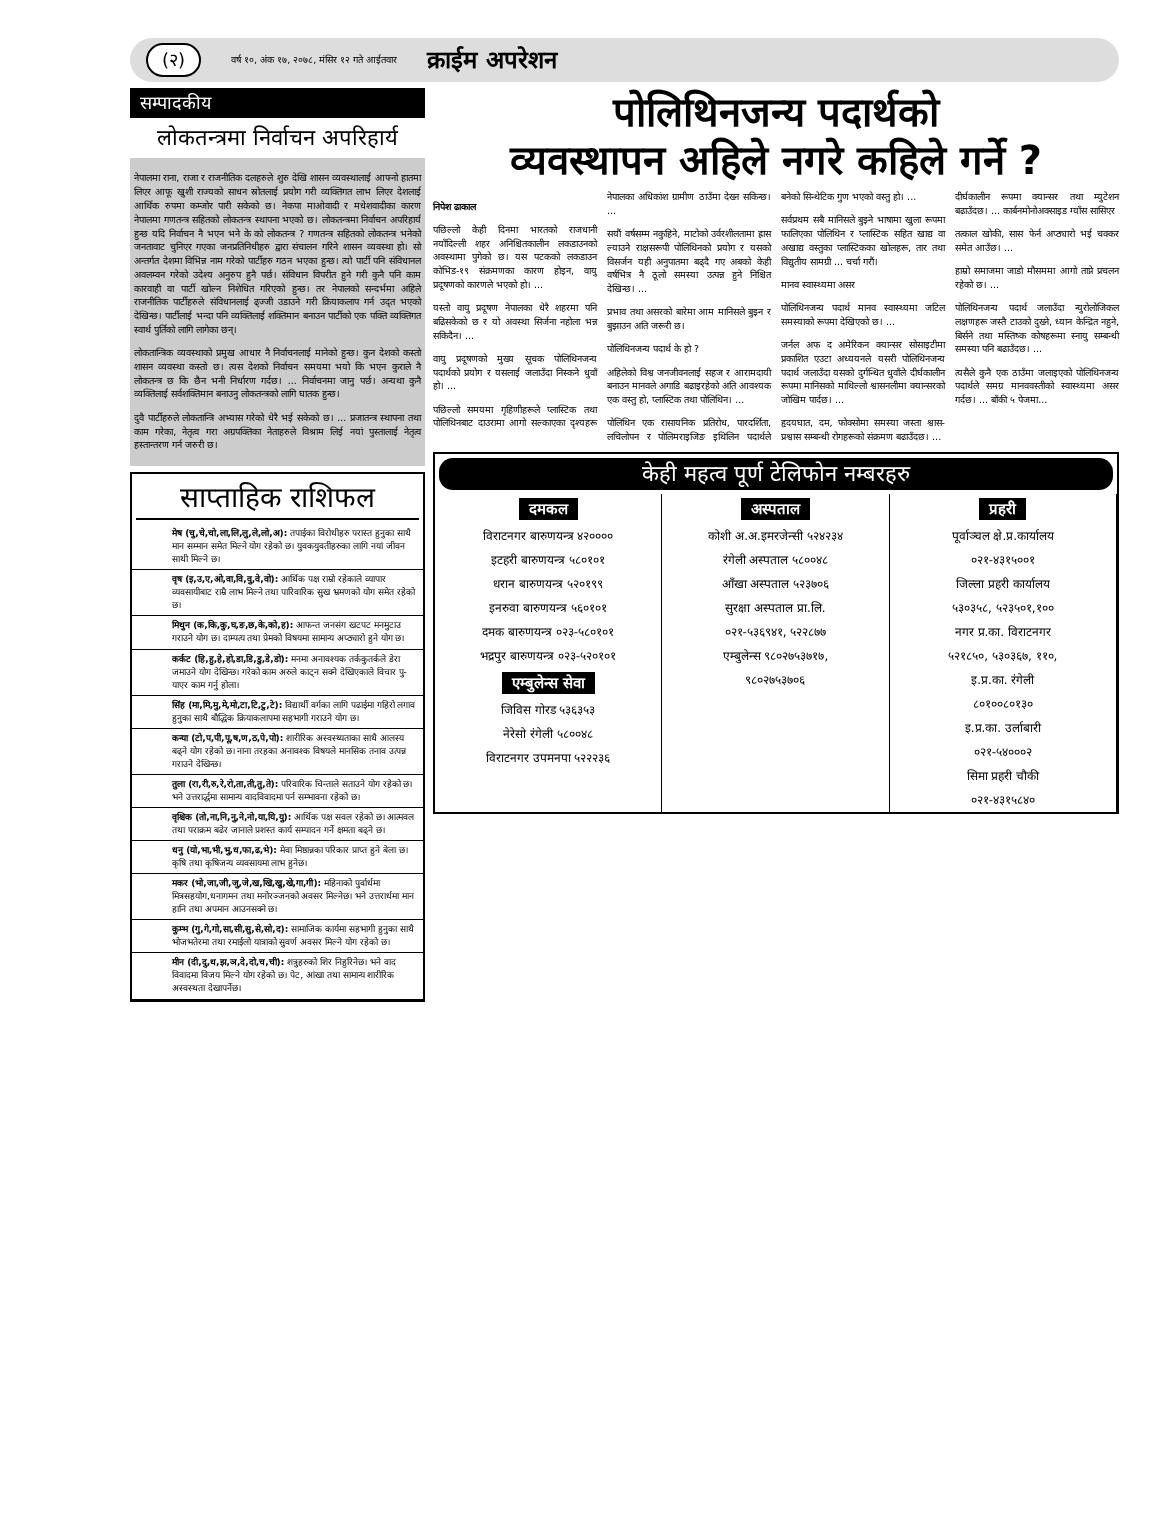(२) वर्ष १०, अंक १७, २०७८, मंसिर १२ गते आईतवार क्राईम अपरेशन
सम्पादकीय
लोकतन्त्रमा निर्वाचन अपरिहार्य
नेपालमा राना, राजा र राजनीतिक दलहरुले शुरु देखि शासन व्यवस्थालाई आफ्नो हातमा लिएर आफू खुशी राज्यको साधन स्रोतलाई प्रयोग गरी व्यक्तिगत लाभ लिएर देशलाई आर्थिक रुपमा कम्जोर पारी सकेको छ। नेकपा माओवादी र मधेशवादीका कारण नेपालमा गणतन्त्र सहितको लोकतन्त्र स्थापना भएको छ। लोकतन्त्रमा निर्वाचन अपरिहार्य हुन्छ यदि निर्वाचन नै भएन भने के को लोकतन्त्र ? गणतन्त्र सहितको लोकतन्त्र भनेको जनतावाट चुनिएर गएका जनप्रतिनिधीहरु द्वारा संचालन गरिने शासन व्यवस्था हो। सो अन्तर्गत देशमा विभिन्न नाम गरेको पार्टीहरु गठन भएका हुन्छ। त्यो पार्टी पनि संविधानल अवलम्वन गरेको उदेश्य अनुरुप हुनै पर्छ। संविधान विपरीत हुने गरी कुनै पनि काम कारवाही वा पार्टी खोल्न निशेधित गरिएको हुन्छ। तर नेपालको सन्दर्भमा अहिले राजनीतिक पार्टीहरुले संविधानलाई ढ्ज्जी उडाउने गरी क्रियाकलाप गर्न उद्त भएको देखिन्छ। पार्टीलाई भन्दा पनि व्यक्तिलाई शक्तिमान बनाउन पार्टीको एक पक्ति व्यक्तिगत स्वार्थ पुर्तिको लागि लागेका छन्।
लोकतान्त्रिक व्यवस्थाको प्रमुख आधार नै निर्वाचनलाई मानेको हुन्छ। कुन देशको कस्तो शासन व्यवस्था कस्तो छ। त्यस देशको निर्वाचन समयमा भयो कि भएन कुराले नै लोकतन्त्र छ कि छैन भनी निर्धारण गर्दछ। ... निर्वाचनमा जानु पर्छ। अन्यथा कुनै व्यक्तिलाई सर्वशक्तिमान बनाउनु लोकतन्त्रको लागि घातक हुन्छ।
दुवै पार्टीहरुले लोकतान्त्रि अभ्यास गरेको धेरै भई सकेको छ। ... प्रजातन्त्र स्थापना तथा काम गरेका, नेतृत्व गरा अग्रपक्तिका नेताहरुले विश्राम लिई नयां पुस्तालाई नेतृत्व हस्तान्तरण गर्न जरुरी छ।
साप्ताहिक राशिफल
मेष (चु,चे,चो,ला,लि,लु,ले,लो,अ): तपाईका विरोधीहरु परास्त हुनुका साथै मान सम्मान समेत मिल्ने योग रहेको छ। युवकयुवतीहरुका लागि नयां जीवन साथी मिल्ने छ।
वृष (इ,उ,ए,ओ,वा,वि,वु,वे,वो): आर्थिक पक्ष राम्रो रहेकाले व्यापार व्यवसायीबाट राम्रै लाभ मिल्ने तथा पारिवारिक सुख भ्रमणको योग समेत रहेको छ।
मिथुन (क,कि,कु,घ,ङ,छ,के,को,ह): आफन्त जनसंग खटपट मनमुटाउ गराउने योग छ। दाम्पत्य तथा प्रेमको विषयमा सामान्य अप्ठ्यारो हुने योग छ।
कर्कट (हि,हु,हे,हो,डा,डि,डु,डे,डो): मनमा अनावश्यक तर्ककुतर्कले डेरा जमाउने योग देखिन्छ। गरेको काम अरुले काट्न सक्ने देखिएकाले विचार पु-याएर काम गर्नु होला।
सिंह (मा,मि,मु,मे,मो,टा,टि,टु,टे): विद्यार्थी वर्गका लागि पढाईमा गहिरो लगाव हुनुका साथै बौद्धिक क्रियाकलापमा सहभागी गराउने योग छ।
कन्या (टो,प,पी,पू,ष,ण,ठ,पे,पो): शारीरिक अस्वस्थ्यताका साथै आलस्य बढ्ने योग रहेको छ। नाना तरहका अनावश्क विषयले मानसिक तनाव उत्पन्न गराउने देखिन्छ।
तुला (रा,री,रु,रे,रो,ता,ती,तु,ते): परिवारिक चिन्ताले सताउने योग रहेको छ। भने उत्तरार्द्धमा सामान्य वादविवादमा पर्न सम्भावना रहेको छ।
वृश्चिक (तो,ना,नि,नु,ने,नो,या,यि,यु): आर्थिक पक्ष सवल रहेको छ। आत्मवल तथा पराक्रम बढेर जानाले प्रशस्त कार्य सम्पादन गर्ने क्षमता बढ्ने छ।
धनु (यो,भा,भी,भु,ध,फा,ढ,भे): मेवा मिष्ठान्नका परिकार प्राप्त हुने बेला छ। कृषि तथा कृषिजन्य व्यवसायमा लाभ हुनेछ।
मकर (भो,जा,जी,जु,जे,ख,खि,खु,खे,गा,गी): महिनाको पुर्वार्धमा मित्रसहयोग,धनागमन तथा मनोरञ्जनको अवसर मिल्नेछ। भने उत्तरार्धमा मान हानि तथा अपमान आउनसक्ने छ।
कुम्भ (गु,गे,गो,सा,सी,सु,से,सो,द): सामाजिक कार्यमा सहभागी हुनुका साथै भोजभतेरमा तथा रमाईलो यात्राको सुवर्ण अवसर मिल्ने योग रहेको छ।
मीन (दी,दु,थ,झ,ञ,दे,दो,च,ची): शत्रुहरुको शिर निहुरिनेछ। भने वाद विवादमा विजय मिल्ने योग रहेको छ। पेट, आंखा तथा सामान्य शारीरिक अस्वस्थता देखापर्नेछ।
पोलिथिनजन्य पदार्थको
व्यवस्थापन अहिले नगरे कहिले गर्ने ?
निपेश ढाकाल
पछिल्लो केही दिनमा भारतको राजधानी नयाँदिल्ली शहर अनिश्चितकालीन लकडाउनको अवस्थामा पुगेको छ। यस पटकको लकडाउन कोभिड-१९ संक्रमणका कारण होइन, वायु प्रदूषणको कारणले भएको हो। ...
यस्तो वायु प्रदूषण नेपालका धेरै शहरमा पनि बढिसकेको छ र यो अवस्था सिर्जना नहोला भन्न सकिदैन। ...
वायु प्रदूषणको मुख्य सूचक पोलिथिनजन्य पदार्थको प्रयोग र यसलाई जलाउँदा निस्कने धुवाँ हो। ...
पछिल्लो समयमा गृहिणीहरूले प्लास्टिक तथा पोलिथिनबाट दाउरामा आगो सल्काएका दृश्यहरू नेपालका अधिकांश ग्रामीण ठाउँमा देख्न सकिन्छ। ...
सयौं वर्षसम्म नकुहिने, माटोको उर्वरशीलतामा ह्रास ल्याउने राक्षसरूपी पोलिथिनको प्रयोग र यसको विसर्जन यही अनुपातमा बढ्दै गए अबको केही वर्षभित्र नै ठूलो समस्या उत्पन्न हुने निश्चित देखिन्छ। ...
प्रभाव तथा असरको बारेमा आम मानिसले बुझ्न र बुझाउन अति जरूरी छ।
पोलिथिनजन्य पदार्थ के हो ?
अहिलेको विश्व जनजीवनलाई सहज र आरामदायी बनाउन मानवले अगाडि बढाइरहेको अति आवश्यक एक वस्तु हो, प्लास्टिक तथा पोलिथिन। ...
पोलिथिन एक रासायनिक प्रतिरोध, पारदर्शिता, लचिलोपन र पोलिमराइजिङ इथिलिन पदार्थले बनेको सिन्थेटिक गुण भएको वस्तु हो। ...
सर्वप्रथम सबै मानिसले बुझ्ने भाषामा खुला रूपमा फालिएका पोलिथिन र प्लास्टिक सहित खाद्य वा अखाद्य वस्तुका प्लास्टिकका खोलहरू, तार तथा विद्युतीय सामग्री ... चर्चा गरौं।
मानव स्वास्थ्यमा असर
पोलिथिनजन्य पदार्थ मानव स्वास्थ्यमा जटिल समस्याको रूपमा देखिएको छ। ...
जर्नल अफ द अमेरिकन क्यान्सर सोसाइटीमा प्रकाशित एउटा अध्ययनले यसरी पोलिथिनजन्य पदार्थ जलाउँदा यसको दुर्गन्धित धुवाँले दीर्घकालीन रूपमा मानिसको माथिल्लो श्वासनलीमा क्यान्सरको जोखिम पार्दछ। ...
हृदयघात, दम, फोक्सोमा समस्या जस्ता श्वास-प्रश्वास सम्बन्धी रोगहरूको संक्रमण बढाउँदछ। ...
दीर्घकालीन रूपमा क्यान्सर तथा म्युटेशन बढाउँदछ। ... कार्बनमोनोअक्साइड ग्याँस सासिएर
तत्काल खोकी, सास फेर्न अप्ठ्यारो भई चक्कर समेत आउँछ। ...
हाम्रो समाजमा जाडो मौसममा आगो ताप्ने प्रचलन रहेको छ। ...
पोलिथिनजन्य पदार्थ जलाउँदा न्युरोलोजिकल लक्षणहरू जस्तै टाउको दुख्ने, ध्यान केन्द्रित नहुने, बिर्सने तथा मस्तिष्क कोषहरूमा स्नायु सम्बन्धी समस्या पनि बढाउँदछ। ...
त्यसैले कुनै एक ठाउँमा जलाइएको पोलिथिनजन्य पदार्थले समग्र मानववस्तीको स्वास्थ्यमा असर गर्दछ। ... बाँकी ५ पेजमा...
केही महत्व पूर्ण टेलिफोन नम्बरहरु
दमकल
विराटनगर बारुणयन्त्र ४२००००
इटहरी बारुणयन्त्र ५८०१०१
धरान बारुणयन्त्र ५२०१९९
इनरुवा बारुणयन्त्र ५६०१०१
दमक बारुणयन्त्र ०२३-५८०१०१
भद्रपुर बारुणयन्त्र ०२३-५२०१०१
एम्बुलेन्स सेवा
जिविस गोरड ५३६३५३
नेरेसो रंगेली ५८००४८
विराटनगर उपमनपा ५२२२३६
अस्पताल
कोशी अ.अ.इमरजेन्सी ५२४२३४
रंगेली अस्पताल ५८००४८
आँखा अस्पताल ५२३७०६
सुरक्षा अस्पताल प्रा.लि.
०२१-५३६९४१, ५२२८७७
एम्बुलेन्स ९८०२७५३७१७,
९८०२७५३७०६
प्रहरी
पूर्वाञ्चल क्षे.प्र.कार्यालय
०२१-४३१५००१
जिल्ला प्रहरी कार्यालय
५३०३५८, ५२३५०१,१००
नगर प्र.का. विराटनगर
५२१८५०, ५३०३६७, ११०,
इ.प्र.का. रंगेली
८०१००८०१३०
इ.प्र.का. उर्लाबारी
०२१-५४०००२
सिमा प्रहरी चौकी
०२१-४३१५८४०